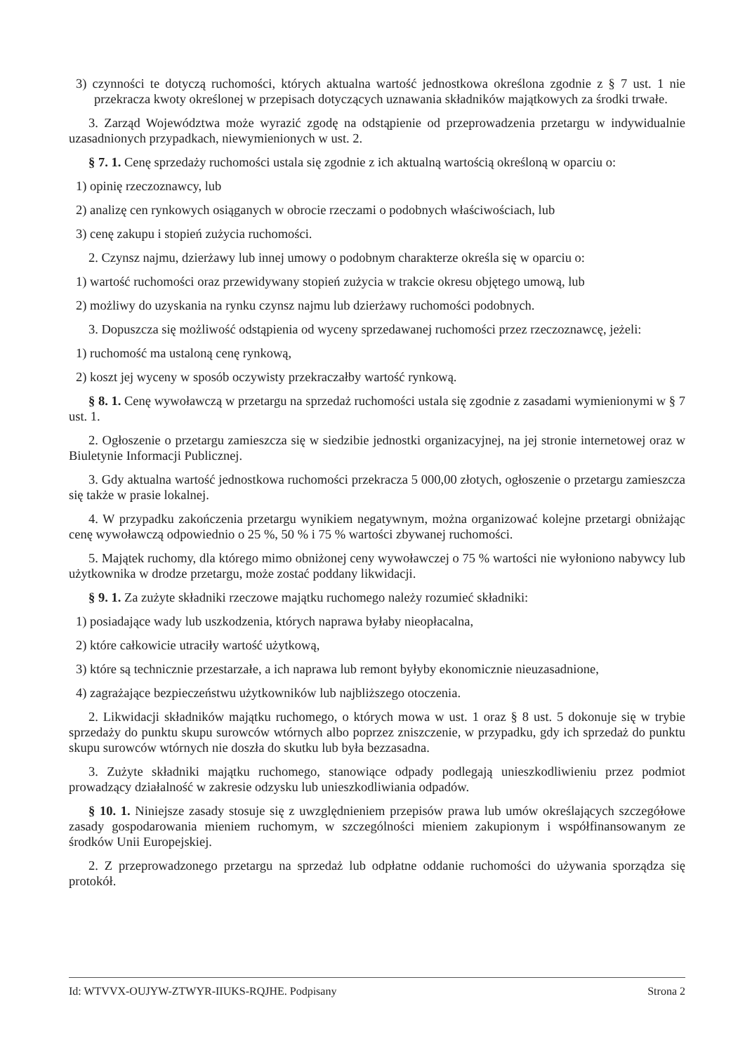3) czynności te dotyczą ruchomości, których aktualna wartość jednostkowa określona zgodnie z § 7 ust. 1 nie przekracza kwoty określonej w przepisach dotyczących uznawania składników majątkowych za środki trwałe.
3. Zarząd Województwa może wyrazić zgodę na odstąpienie od przeprowadzenia przetargu w indywidualnie uzasadnionych przypadkach, niewymienionych w ust. 2.
§ 7. 1. Cenę sprzedaży ruchomości ustala się zgodnie z ich aktualną wartością określoną w oparciu o:
1) opinię rzeczoznawcy, lub
2) analizę cen rynkowych osiąganych w obrocie rzeczami o podobnych właściwościach, lub
3) cenę zakupu i stopień zużycia ruchomości.
2. Czynsz najmu, dzierżawy lub innej umowy o podobnym charakterze określa się w oparciu o:
1) wartość ruchomości oraz przewidywany stopień zużycia w trakcie okresu objętego umową, lub
2) możliwy do uzyskania na rynku czynsz najmu lub dzierżawy ruchomości podobnych.
3. Dopuszcza się możliwość odstąpienia od wyceny sprzedawanej ruchomości przez rzeczoznawcę, jeżeli:
1) ruchomość ma ustaloną cenę rynkową,
2) koszt jej wyceny w sposób oczywisty przekraczałby wartość rynkową.
§ 8. 1. Cenę wywoławczą w przetargu na sprzedaż ruchomości ustala się zgodnie z zasadami wymienionymi w § 7 ust. 1.
2. Ogłoszenie o przetargu zamieszcza się w siedzibie jednostki organizacyjnej, na jej stronie internetowej oraz w Biuletynie Informacji Publicznej.
3. Gdy aktualna wartość jednostkowa ruchomości przekracza 5 000,00 złotych, ogłoszenie o przetargu zamieszcza się także w prasie lokalnej.
4. W przypadku zakończenia przetargu wynikiem negatywnym, można organizować kolejne przetargi obniżając cenę wywoławczą odpowiednio o 25 %, 50 % i 75 % wartości zbywanej ruchomości.
5. Majątek ruchomy, dla którego mimo obniżonej ceny wywoławczej o 75 % wartości nie wyłoniono nabywcy lub użytkownika w drodze przetargu, może zostać poddany likwidacji.
§ 9. 1. Za zużyte składniki rzeczowe majątku ruchomego należy rozumieć składniki:
1) posiadające wady lub uszkodzenia, których naprawa byłaby nieopłacalna,
2) które całkowicie utraciły wartość użytkową,
3) które są technicznie przestarzałe, a ich naprawa lub remont byłyby ekonomicznie nieuzasadnione,
4) zagrażające bezpieczeństwu użytkowników lub najbliższego otoczenia.
2. Likwidacji składników majątku ruchomego, o których mowa w ust. 1 oraz § 8 ust. 5 dokonuje się w trybie sprzedaży do punktu skupu surowców wtórnych albo poprzez zniszczenie, w przypadku, gdy ich sprzedaż do punktu skupu surowców wtórnych nie doszła do skutku lub była bezzasadna.
3. Zużyte składniki majątku ruchomego, stanowiące odpady podlegają unieszkodliwieniu przez podmiot prowadzący działalność w zakresie odzysku lub unieszkodliwiania odpadów.
§ 10. 1. Niniejsze zasady stosuje się z uwzględnieniem przepisów prawa lub umów określających szczegółowe zasady gospodarowania mieniem ruchomym, w szczególności mieniem zakupionym i współfinansowanym ze środków Unii Europejskiej.
2. Z przeprowadzonego przetargu na sprzedaż lub odpłatne oddanie ruchomości do używania sporządza się protokół.
Id: WTVVX-OUJYW-ZTWYR-IIUKS-RQJHE. Podpisany Strona 2